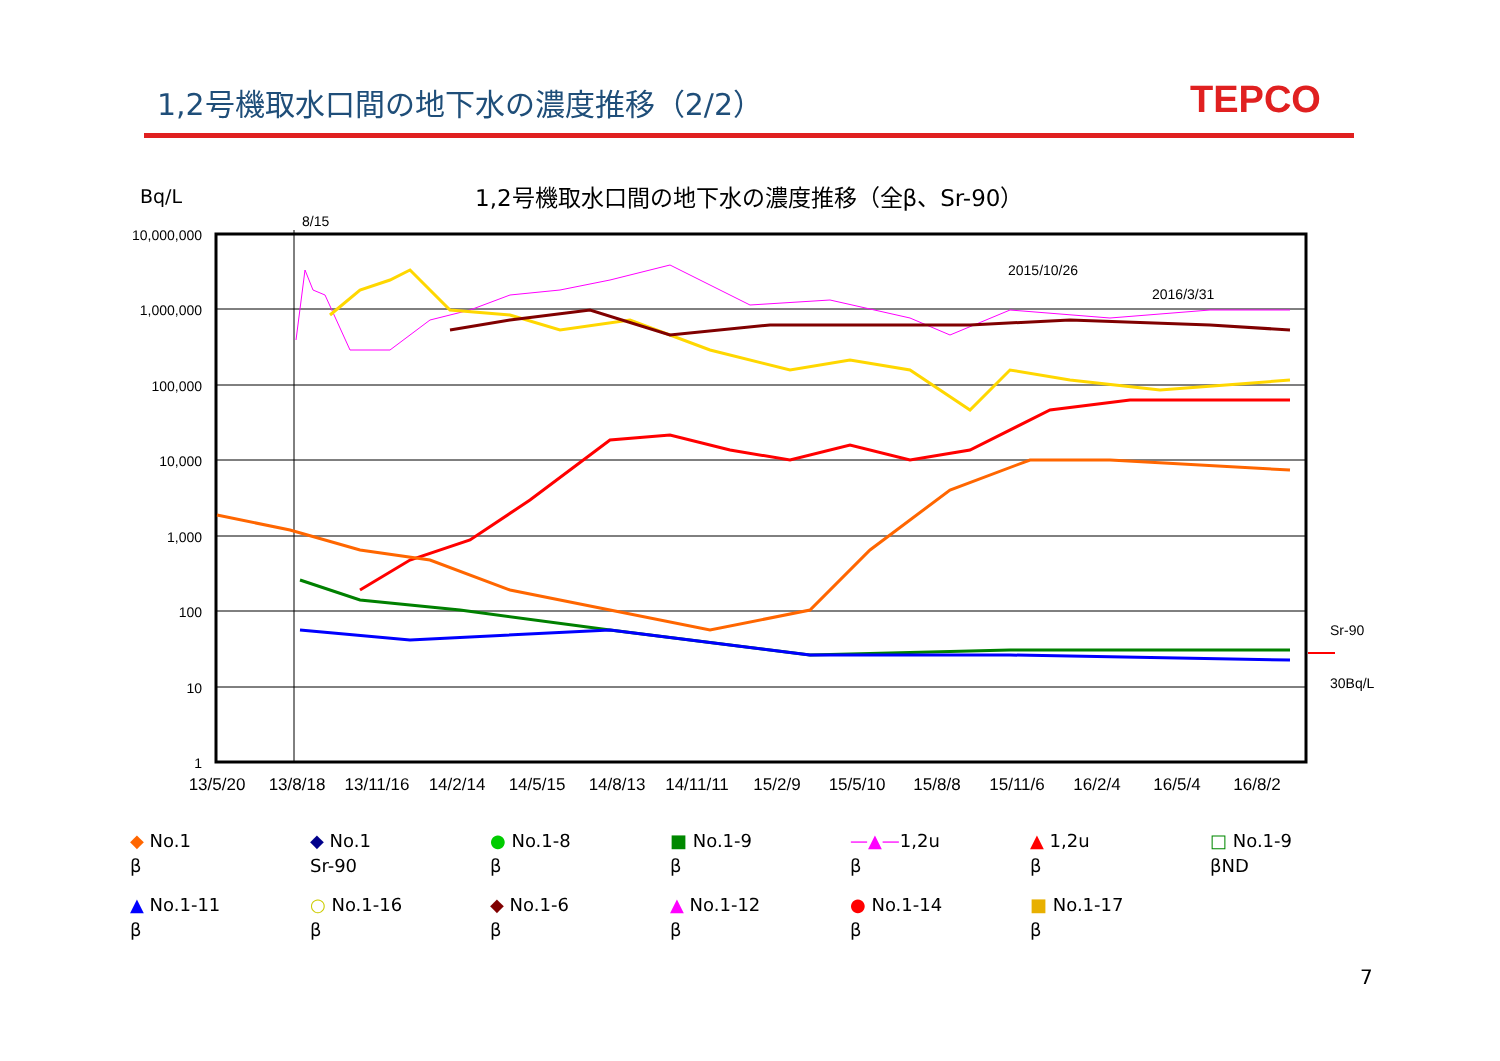1,2号機取水口間の地下水の濃度推移（2/2）
TEPCO
Bq/L
1,2号機取水口間の地下水の濃度推移（全β、Sr-90）
10,000,000
1,000,000
100,000
10,000
1,000
100
10
1
8/15
2015/10/26
2016/3/31
Sr-90
30Bq/L
13/5/20
13/8/18
13/11/16
14/2/14
14/5/15
14/8/13
14/11/11
15/2/9
15/5/10
15/8/8
15/11/6
16/2/4
16/5/4
16/8/2
◆ No.1
β
◆ No.1
Sr-90
● No.1-8
β
■ No.1-9
β
—▲—1,2u
β
▲ 1,2u
β
□ No.1-9
βND
▲ No.1-11
β
○ No.1-16
β
◆ No.1-6
β
▲ No.1-12
β
● No.1-14
β
■ No.1-17
β
7